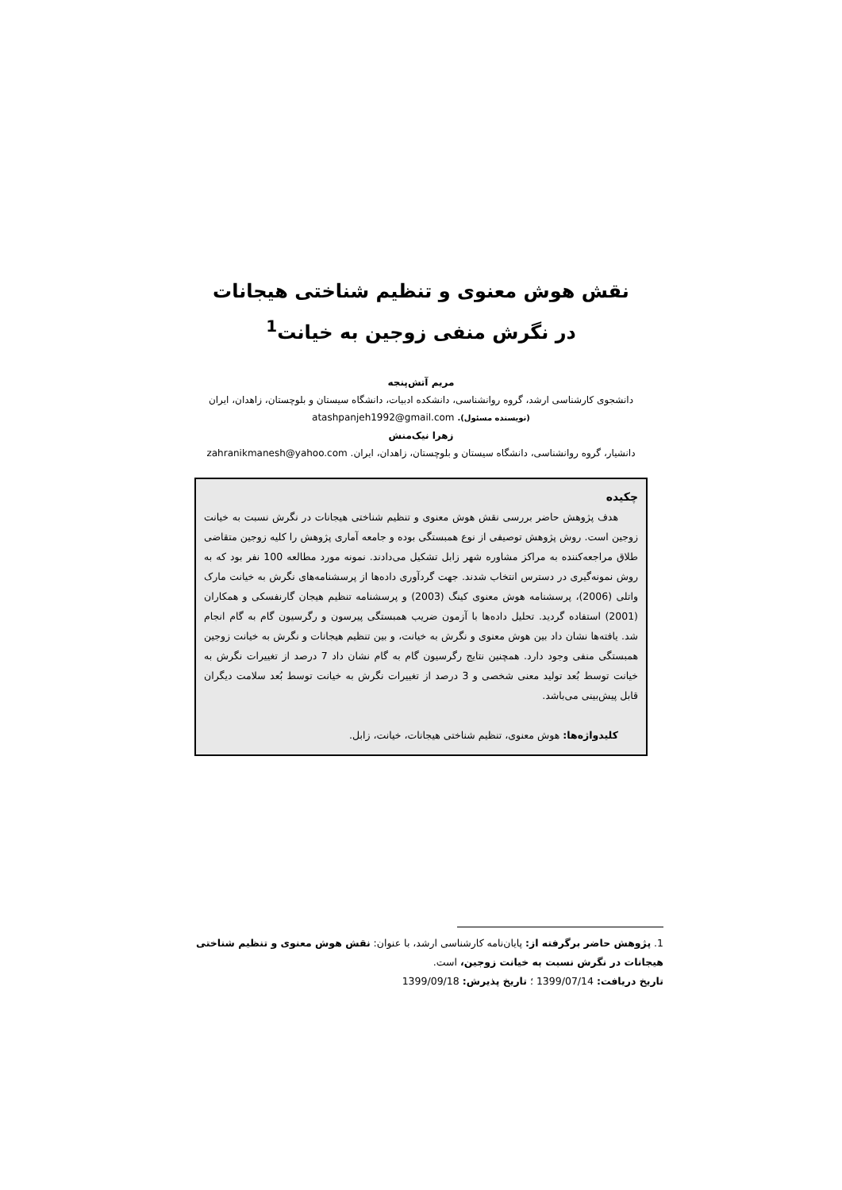نقش هوش معنوی و تنظیم شناختی هیجانات
در نگرش منفی زوجین به خیانت<sup>1</sup>
مریم آتش‌پنجه
دانشجوی کارشناسی ارشد، گروه روانشناسی، دانشکده ادبیات، دانشگاه سیستان و بلوچستان، زاهدان، ایران
(نویسنده مسئول). atashpanjeh1992@gmail.com
زهرا نیک‌منش
دانشیار، گروه روانشناسی، دانشگاه سیستان و بلوچستان، زاهدان، ایران. zahranikmanesh@yahoo.com
چکیده
هدف پژوهش حاضر بررسی نقش هوش معنوی و تنظیم شناختی هیجانات در نگرش نسبت به خیانت زوجین است. روش پژوهش توصیفی از نوع همبستگی بوده و جامعه آماری پژوهش را کلیه زوجین متقاضی طلاق مراجعه‌کننده به مراکز مشاوره شهر زابل تشکیل می‌دادند. نمونه مورد مطالعه 100 نفر بود که به روش نمونه‌گیری در دسترس انتخاب شدند. جهت گردآوری داده‌ها از پرسشنامه‌های نگرش به خیانت مارک واتلی (2006)، پرسشنامه هوش معنوی کینگ (2003) و پرسشنامه تنظیم هیجان گارنفسکی و همکاران (2001) استفاده گردید. تحلیل داده‌ها با آزمون ضریب همبستگی پیرسون و رگرسیون گام به گام انجام شد. یافته‌ها نشان داد بین هوش معنوی و نگرش به خیانت، و بین تنظیم هیجانات و نگرش به خیانت زوجین همبستگی منفی وجود دارد. همچنین نتایج رگرسیون گام به گام نشان داد 7 درصد از تغییرات نگرش به خیانت توسط بُعد تولید معنی شخصی و 3 درصد از تغییرات نگرش به خیانت توسط بُعد سلامت دیگران قابل پیش‌بینی می‌باشد.
کلیدواژه‌ها: هوش معنوی، تنظیم شناختی هیجانات، خیانت، زابل.
1. پژوهش حاضر برگرفته از: پایان‌نامه کارشناسی ارشد، با عنوان: نقش هوش معنوی و تنظیم شناختی هیجانات در نگرش نسبت به خیانت زوجین، است.
تاریخ دریافت: 1399/07/14 ؛ تاریخ پذیرش: 1399/09/18